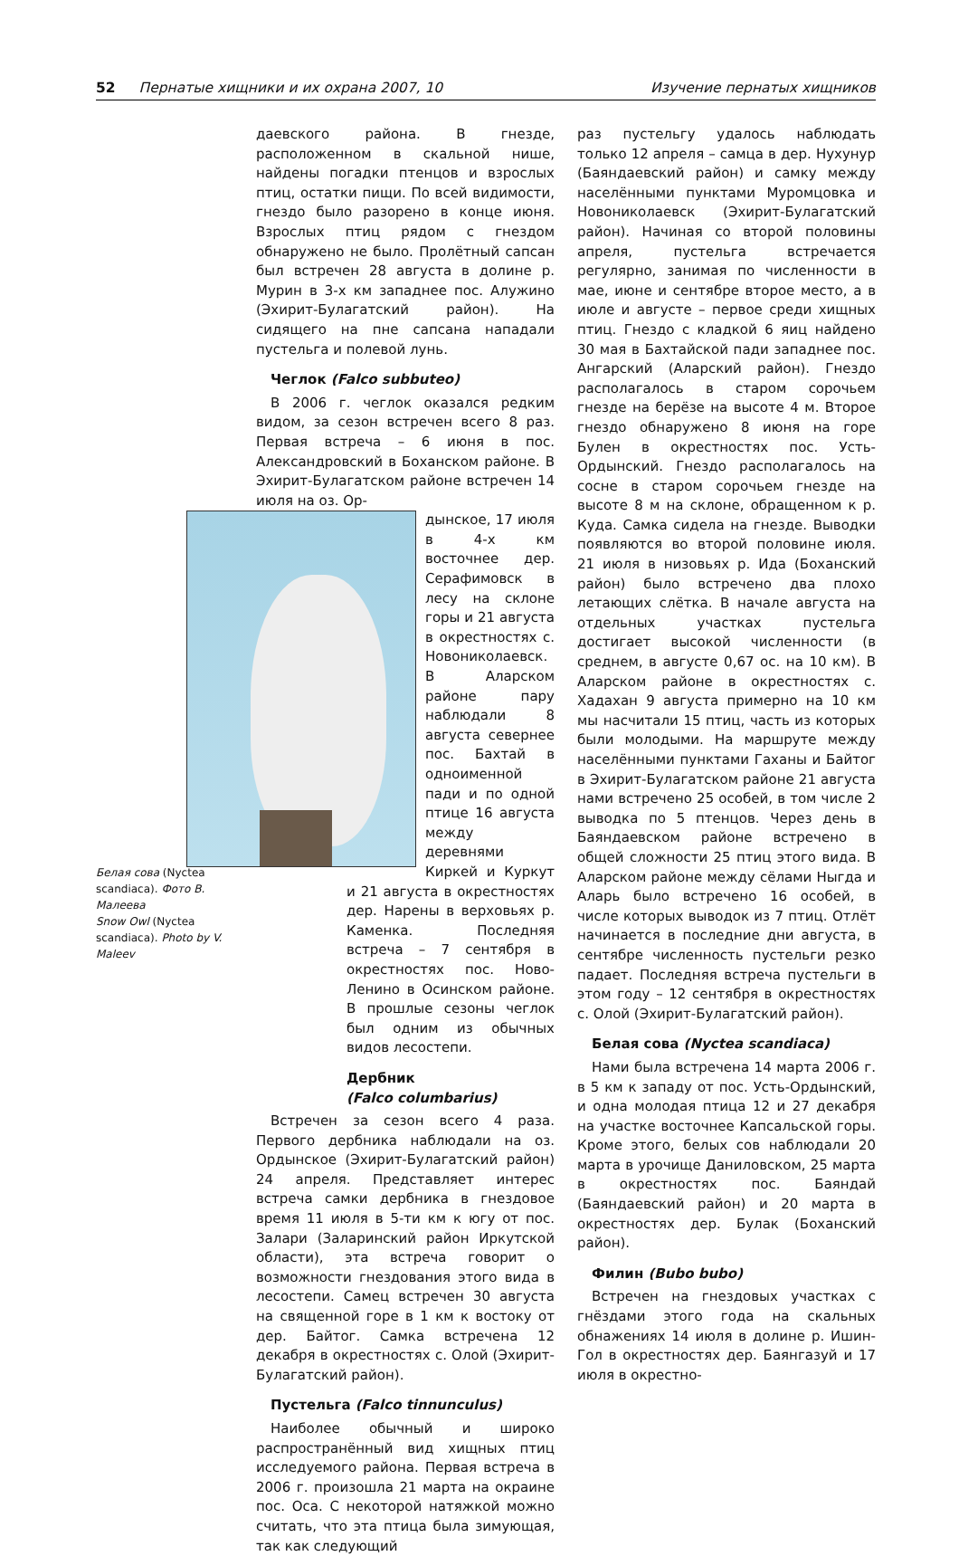52 Пернатые хищники и их охрана 2007, 10 Изучение пернатых хищников
даевского района. В гнезде, расположенном в скальной нише, найдены погадки птенцов и взрослых птиц, остатки пищи. По всей видимости, гнездо было разорено в конце июня. Взрослых птиц рядом с гнездом обнаружено не было. Пролётный сапсан был встречен 28 августа в долине р. Мурин в 3-х км западнее пос. Алужино (Эхирит-Булагатский район). На сидящего на пне сапсана нападали пустельга и полевой лунь.
Чеглок (Falco subbuteo)
В 2006 г. чеглок оказался редким видом, за сезон встречен всего 8 раз. Первая встреча – 6 июня в пос. Александровский в Боханском районе. В Эхирит-Булагатском районе встречен 14 июля на оз. Ор-
дынское, 17 июля в 4-х км восточнее дер. Серафимовск в лесу на склоне горы и 21 августа в окрестностях с. Новониколаевск. В Аларском районе пару наблюдали 8 августа севернее пос. Бахтай в одноименной пади и по одной птице 16 августа между деревнями Киркей и Куркут и 21 августа в окрестностях дер. Нарены в верховьях р. Каменка. Последняя встреча – 7 сентября в окрестностях пос. Ново-Ленино в Осинском районе. В прошлые сезоны чеглок был одним из обычных видов лесостепи.
Дербник
(Falco columbarius)
Встречен за сезон всего 4 раза. Первого дербника наблюдали на оз. Ордынское (Эхирит-Булагатский район) 24 апреля. Представляет интерес встреча самки дербника в гнездовое время 11 июля в 5-ти км к югу от пос. Залари (Заларинский район Иркутской области), эта встреча говорит о возможности гнездования этого вида в лесостепи. Самец встречен 30 августа на священной горе в 1 км к востоку от дер. Байтог. Самка встречена 12 декабря в окрестностях с. Олой (Эхирит-Булагатский район).
Пустельга (Falco tinnunculus)
Наиболее обычный и широко распространённый вид хищных птиц исследуемого района. Первая встреча в 2006 г. произошла 21 марта на окраине пос. Оса. С некоторой натяжкой можно считать, что эта птица была зимующая, так как следующий
Белая сова (Nyctea scandiaca). Фото В. Малеева
Snow Owl (Nyctea scandiaca). Photo by V. Maleev
раз пустельгу удалось наблюдать только 12 апреля – самца в дер. Нухунур (Баяндаевский район) и самку между населёнными пунктами Муромцовка и Новониколаевск (Эхирит-Булагатский район). Начиная со второй половины апреля, пустельга встречается регулярно, занимая по численности в мае, июне и сентябре второе место, а в июле и августе – первое среди хищных птиц. Гнездо с кладкой 6 яиц найдено 30 мая в Бахтайской пади западнее пос. Ангарский (Аларский район). Гнездо располагалось в старом сорочьем гнезде на берёзе на высоте 4 м. Второе гнездо обнаружено 8 июня на горе Булен в окрестностях пос. Усть-Ордынский. Гнездо располагалось на сосне в старом сорочьем гнезде на высоте 8 м на склоне, обращенном к р. Куда. Самка сидела на гнезде. Выводки появляются во второй половине июля. 21 июля в низовьях р. Ида (Боханский район) было встречено два плохо летающих слётка. В начале августа на отдельных участках пустельга достигает высокой численности (в среднем, в августе 0,67 ос. на 10 км). В Аларском районе в окрестностях с. Хадахан 9 августа примерно на 10 км мы насчитали 15 птиц, часть из которых были молодыми. На маршруте между населёнными пунктами Гаханы и Байтог в Эхирит-Булагатском районе 21 августа нами встречено 25 особей, в том числе 2 выводка по 5 птенцов. Через день в Баяндаевском районе встречено в общей сложности 25 птиц этого вида. В Аларском районе между сёлами Ныгда и Аларь было встречено 16 особей, в числе которых выводок из 7 птиц. Отлёт начинается в последние дни августа, в сентябре численность пустельги резко падает. Последняя встреча пустельги в этом году – 12 сентября в окрестностях с. Олой (Эхирит-Булагатский район).
Белая сова (Nyctea scandiaca)
Нами была встречена 14 марта 2006 г. в 5 км к западу от пос. Усть-Ордынский, и одна молодая птица 12 и 27 декабря на участке восточнее Капсальской горы. Кроме этого, белых сов наблюдали 20 марта в урочище Даниловском, 25 марта в окрестностях пос. Баяндай (Баяндаевский район) и 20 марта в окрестностях дер. Булак (Боханский район).
Филин (Bubo bubo)
Встречен на гнездовых участках с гнёздами этого года на скальных обнажениях 14 июля в долине р. Ишин-Гол в окрестностях дер. Баянгазуй и 17 июля в окрестно-